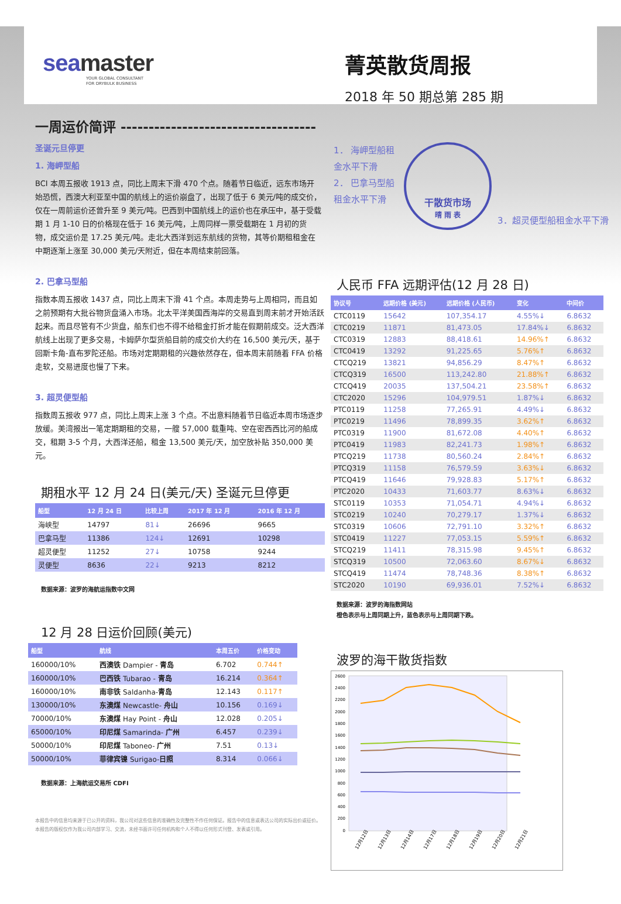seamaster
YOUR GLOBAL CONSULTANT
FOR DRYBULK BUSINESS
菁英散货周报
2018 年 50 期总第 285 期
一周运价简评 -----------------------------------
圣诞元旦停更
1. 海岬型船
BCI 本周五报收 1913 点，同比上周末下滑 470 个点。随着节日临近，远东市场开始恐慌，西澳大利亚至中国的航线上的运价崩盘了，出现了低于 6 美元/吨的成交价，仅在一周前运价还曾升至 9 美元/吨。巴西到中国航线上的运价也在承压中，基于受载期 1 月 1-10 日的价格现在低于 16 美元/吨，上周同样一票受载期在 1 月初的货物，成交运价是 17.25 美元/吨。走北大西洋到远东航线的货物，其等价期租租金在中期逐渐上涨至 30,000 美元/天附近，但在本周结束前回落。
1． 海岬型船租金水平下滑
2． 巴拿马型船租金水平下滑
干散货市场
晴 雨 表
3．超灵便型船租金水平下滑
2. 巴拿马型船
指数本周五报收 1437 点，同比上周末下滑 41 个点。本周走势与上周相同，而且如之前预期有大批谷物货盘涌入市场。北太平洋美国西海岸的交易直到周末前才开始活跃起来。而且尽管有不少货盘，船东们也不得不给租金打折才能在假期前成交。泛大西洋航线上出现了更多交易，卡姆萨尔型货船目前的成交价大约在 16,500 美元/天，基于回斯卡角-直布罗陀还船。市场对定期期租的兴趣依然存在，但本周末前随着 FFA 价格走软，交易进度也慢了下来。
3. 超灵便型船
指数周五报收 977 点，同比上周末上涨 3 个点。不出意料随着节日临近本周市场逐步放缓。美湾报出一笔定期期租的交易，一艘 57,000 载重吨、空在密西西比河的船成交，租期 3-5 个月，大西洋还船，租金 13,500 美元/天，加空放补贴 350,000 美元。
期租水平 12 月 24 日(美元/天) 圣诞元旦停更
| 船型 | 12 月 24 日 | 比较上周 | 2017 年 12 月 | 2016 年 12 月 |
| --- | --- | --- | --- | --- |
| 海峡型 | 14797 | 81↓ | 26696 | 9665 |
| 巴拿马型 | 11386 | 124↓ | 12691 | 10298 |
| 超灵便型 | 11252 | 27↓ | 10758 | 9244 |
| 灵便型 | 8636 | 22↓ | 9213 | 8212 |
数据来源：波罗的海航运指数中文网
12 月 28 日运价回顾(美元)
| 船型 | 航线 | 本周五价 | 价格变动 |
| --- | --- | --- | --- |
| 160000/10% | 西澳铁 Dampier - 青岛 | 6.702 | 0.744↑ |
| 160000/10% | 巴西铁 Tubarao - 青岛 | 16.214 | 0.364↑ |
| 160000/10% | 南非铁 Saldanha- 青岛 | 12.143 | 0.117↑ |
| 130000/10% | 东澳煤 Newcastle- 舟山 | 10.156 | 0.169↓ |
| 70000/10% | 东澳煤 Hay Point - 舟山 | 12.028 | 0.205↓ |
| 65000/10% | 印尼煤 Samarinda- 广州 | 6.457 | 0.239↓ |
| 50000/10% | 印尼煤 Taboneo- 广州 | 7.51 | 0.13↓ |
| 50000/10% | 菲律宾镍 Surigao- 日照 | 8.314 | 0.066↓ |
数据来源：上海航运交易所 CDFI
本报告中的信息均来源于已公开的资料，我公司对这些信息的准确性及完整性不作任何保证。报告中的信息或表达公司的实际出价或征价。本报告的版权仅作为我公司内部学习、交流，未经书面许可任何机构和个人不得以任何形式刊登、发表或引用。
人民币 FFA 远期评估(12 月 28 日)
| 协议号 | 远期价格 (美元) | 远期价格 (人民币) | 变化 | 中间价 |
| --- | --- | --- | --- | --- |
| CTC0119 | 15642 | 107,354.17 | 4.55%↓ | 6.8632 |
| CTC0219 | 11871 | 81,473.05 | 17.84%↓ | 6.8632 |
| CTC0319 | 12883 | 88,418.61 | 14.96%↑ | 6.8632 |
| CTC0419 | 13292 | 91,225.65 | 5.76%↑ | 6.8632 |
| CTCQ219 | 13821 | 94,856.29 | 8.47%↑ | 6.8632 |
| CTCQ319 | 16500 | 113,242.80 | 21.88%↑ | 6.8632 |
| CTCQ419 | 20035 | 137,504.21 | 23.58%↑ | 6.8632 |
| CTC2020 | 15296 | 104,979.51 | 1.87%↓ | 6.8632 |
| PTC0119 | 11258 | 77,265.91 | 4.49%↓ | 6.8632 |
| PTC0219 | 11496 | 78,899.35 | 3.62%↑ | 6.8632 |
| PTC0319 | 11900 | 81,672.08 | 4.40%↑ | 6.8632 |
| PTC0419 | 11983 | 82,241.73 | 1.98%↑ | 6.8632 |
| PTCQ219 | 11738 | 80,560.24 | 2.84%↑ | 6.8632 |
| PTCQ319 | 11158 | 76,579.59 | 3.63%↓ | 6.8632 |
| PTCQ419 | 11646 | 79,928.83 | 5.17%↑ | 6.8632 |
| PTC2020 | 10433 | 71,603.77 | 8.63%↓ | 6.8632 |
| STC0119 | 10353 | 71,054.71 | 4.94%↓ | 6.8632 |
| STC0219 | 10240 | 70,279.17 | 1.37%↓ | 6.8632 |
| STC0319 | 10606 | 72,791.10 | 3.32%↑ | 6.8632 |
| STC0419 | 11227 | 77,053.15 | 5.59%↑ | 6.8632 |
| STCQ219 | 11411 | 78,315.98 | 9.45%↑ | 6.8632 |
| STCQ319 | 10500 | 72,063.60 | 8.67%↓ | 6.8632 |
| STCQ419 | 11474 | 78,748.36 | 8.38%↑ | 6.8632 |
| STC2020 | 10190 | 69,936.01 | 7.52%↓ | 6.8632 |
数据来源：波罗的海指数网站
橙色表示与上周同期上升，蓝色表示与上周同期下跌。
波罗的海干散货指数
2600
2400
2200
2000
1800
1600
1400
1200
1000
800
600
400
200
0
12月12日
12月13日
12月14日
12月17日
12月18日
12月19日
12月20日
12月21日